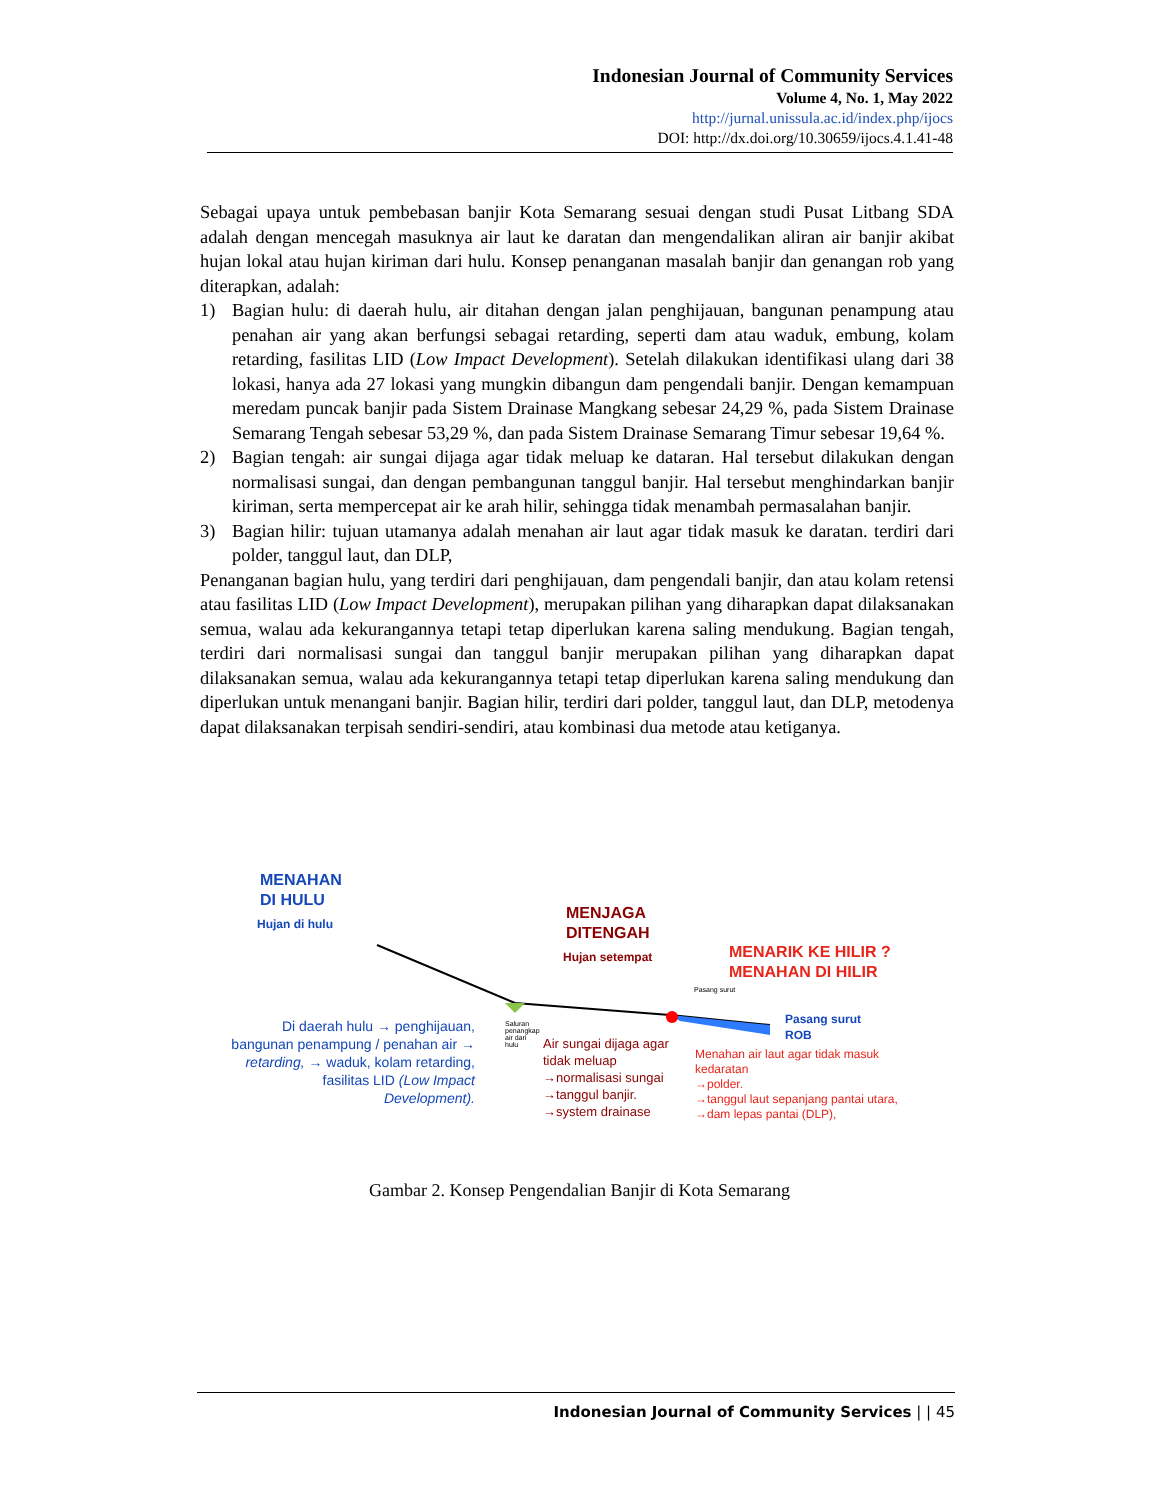Indonesian Journal of Community Services
Volume 4, No. 1, May 2022
http://jurnal.unissula.ac.id/index.php/ijocs
DOI: http://dx.doi.org/10.30659/ijocs.4.1.41-48
Sebagai upaya untuk pembebasan banjir Kota Semarang sesuai dengan studi Pusat Litbang SDA adalah dengan mencegah masuknya air laut ke daratan dan mengendalikan aliran air banjir akibat hujan lokal atau hujan kiriman dari hulu. Konsep penanganan masalah banjir dan genangan rob yang diterapkan, adalah:
1) Bagian hulu: di daerah hulu, air ditahan dengan jalan penghijauan, bangunan penampung atau penahan air yang akan berfungsi sebagai retarding, seperti dam atau waduk, embung, kolam retarding, fasilitas LID (Low Impact Development). Setelah dilakukan identifikasi ulang dari 38 lokasi, hanya ada 27 lokasi yang mungkin dibangun dam pengendali banjir. Dengan kemampuan meredam puncak banjir pada Sistem Drainase Mangkang sebesar 24,29 %, pada Sistem Drainase Semarang Tengah sebesar 53,29 %, dan pada Sistem Drainase Semarang Timur sebesar 19,64 %.
2) Bagian tengah: air sungai dijaga agar tidak meluap ke dataran. Hal tersebut dilakukan dengan normalisasi sungai, dan dengan pembangunan tanggul banjir. Hal tersebut menghindarkan banjir kiriman, serta mempercepat air ke arah hilir, sehingga tidak menambah permasalahan banjir.
3) Bagian hilir: tujuan utamanya adalah menahan air laut agar tidak masuk ke daratan. terdiri dari polder, tanggul laut, dan DLP,
Penanganan bagian hulu, yang terdiri dari penghijauan, dam pengendali banjir, dan atau kolam retensi atau fasilitas LID (Low Impact Development), merupakan pilihan yang diharapkan dapat dilaksanakan semua, walau ada kekurangannya tetapi tetap diperlukan karena saling mendukung. Bagian tengah, terdiri dari normalisasi sungai dan tanggul banjir merupakan pilihan yang diharapkan dapat dilaksanakan semua, walau ada kekurangannya tetapi tetap diperlukan karena saling mendukung dan diperlukan untuk menangani banjir. Bagian hilir, terdiri dari polder, tanggul laut, dan DLP, metodenya dapat dilaksanakan terpisah sendiri-sendiri, atau kombinasi dua metode atau ketiganya.
MENAHAN
DI HULU
Hujan di hulu
MENJAGA
DITENGAH
Hujan setempat
MENARIK KE HILIR ?
MENAHAN DI HILIR
Pasang surut
Pasang surut
ROB
Di daerah hulu → penghijauan, bangunan penampung / penahan air → retarding, → waduk, kolam retarding, fasilitas LID (Low Impact Development).
Saluran penangkap air dari hulu
Air sungai dijaga agar
tidak meluap
→normalisasi sungai
→tanggul banjir.
→system drainase
Menahan air laut agar tidak masuk kedaratan
→polder.
→tanggul laut sepanjang pantai utara,
→dam lepas pantai (DLP),
Gambar 2. Konsep Pengendalian Banjir di Kota Semarang
Indonesian Journal of Community Services | | 45